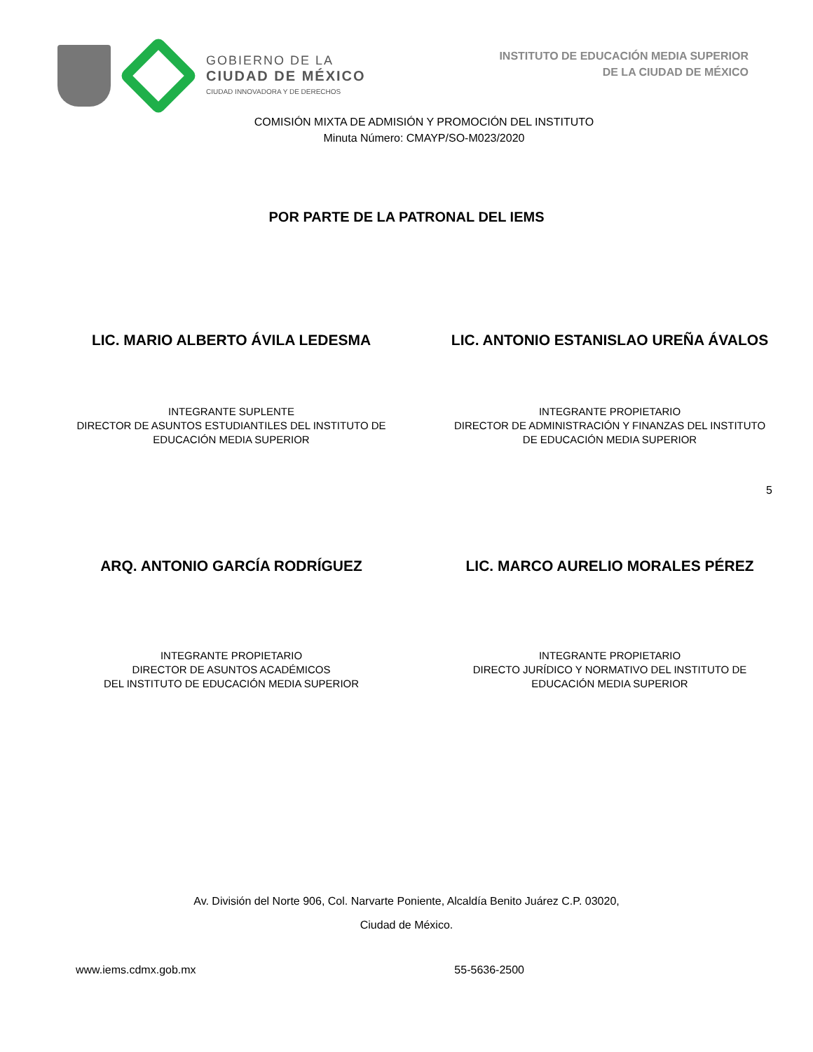GOBIERNO DE LA
CIUDAD DE MÉXICO
CIUDAD INNOVADORA Y DE DERECHOS
INSTITUTO DE EDUCACIÓN MEDIA SUPERIOR
DE LA CIUDAD DE MÉXICO
COMISIÓN MIXTA DE ADMISIÓN Y PROMOCIÓN DEL INSTITUTO
Minuta Número: CMAYP/SO-M023/2020
POR PARTE DE LA PATRONAL DEL IEMS
LIC. MARIO ALBERTO ÁVILA LEDESMA LIC. ANTONIO ESTANISLAO UREÑA ÁVALOS
INTEGRANTE SUPLENTE
DIRECTOR DE ASUNTOS ESTUDIANTILES DEL INSTITUTO DE EDUCACIÓN MEDIA SUPERIOR
INTEGRANTE PROPIETARIO
DIRECTOR DE ADMINISTRACIÓN Y FINANZAS DEL INSTITUTO DE EDUCACIÓN MEDIA SUPERIOR
5
ARQ. ANTONIO GARCÍA RODRÍGUEZ LIC. MARCO AURELIO MORALES PÉREZ
INTEGRANTE PROPIETARIO
DIRECTOR DE ASUNTOS ACADÉMICOS
DEL INSTITUTO DE EDUCACIÓN MEDIA SUPERIOR
INTEGRANTE PROPIETARIO
DIRECTO JURÍDICO Y NORMATIVO DEL INSTITUTO DE EDUCACIÓN MEDIA SUPERIOR
Av. División del Norte 906, Col. Narvarte Poniente, Alcaldía Benito Juárez C.P. 03020,
Ciudad de México.
www.iems.cdmx.gob.mx 55-5636-2500